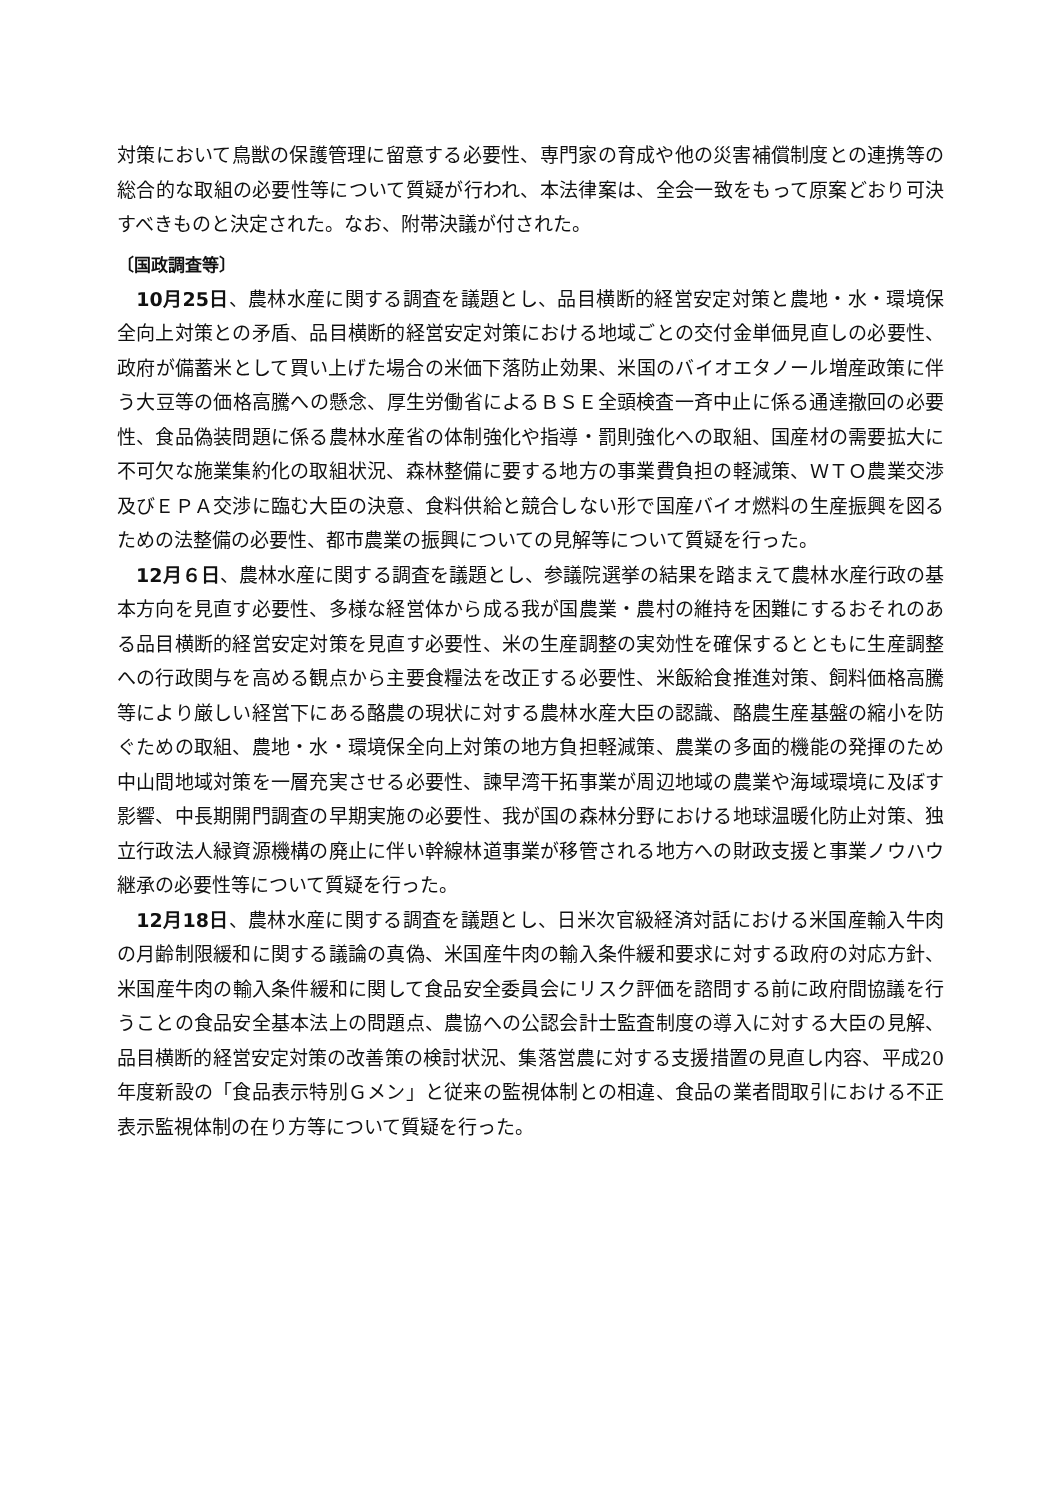対策において鳥獣の保護管理に留意する必要性、専門家の育成や他の災害補償制度との連携等の総合的な取組の必要性等について質疑が行われ、本法律案は、全会一致をもって原案どおり可決すべきものと決定された。なお、附帯決議が付された。
〔国政調査等〕
　10月25日、農林水産に関する調査を議題とし、品目横断的経営安定対策と農地・水・環境保全向上対策との矛盾、品目横断的経営安定対策における地域ごとの交付金単価見直しの必要性、政府が備蓄米として買い上げた場合の米価下落防止効果、米国のバイオエタノール増産政策に伴う大豆等の価格高騰への懸念、厚生労働省によるＢＳＥ全頭検査一斉中止に係る通達撤回の必要性、食品偽装問題に係る農林水産省の体制強化や指導・罰則強化への取組、国産材の需要拡大に不可欠な施業集約化の取組状況、森林整備に要する地方の事業費負担の軽減策、ＷＴＯ農業交渉及びＥＰＡ交渉に臨む大臣の決意、食料供給と競合しない形で国産バイオ燃料の生産振興を図るための法整備の必要性、都市農業の振興についての見解等について質疑を行った。
　12月６日、農林水産に関する調査を議題とし、参議院選挙の結果を踏まえて農林水産行政の基本方向を見直す必要性、多様な経営体から成る我が国農業・農村の維持を困難にするおそれのある品目横断的経営安定対策を見直す必要性、米の生産調整の実効性を確保するとともに生産調整への行政関与を高める観点から主要食糧法を改正する必要性、米飯給食推進対策、飼料価格高騰等により厳しい経営下にある酪農の現状に対する農林水産大臣の認識、酪農生産基盤の縮小を防ぐための取組、農地・水・環境保全向上対策の地方負担軽減策、農業の多面的機能の発揮のため中山間地域対策を一層充実させる必要性、諫早湾干拓事業が周辺地域の農業や海域環境に及ぼす影響、中長期開門調査の早期実施の必要性、我が国の森林分野における地球温暖化防止対策、独立行政法人緑資源機構の廃止に伴い幹線林道事業が移管される地方への財政支援と事業ノウハウ継承の必要性等について質疑を行った。
　12月18日、農林水産に関する調査を議題とし、日米次官級経済対話における米国産輸入牛肉の月齢制限緩和に関する議論の真偽、米国産牛肉の輸入条件緩和要求に対する政府の対応方針、米国産牛肉の輸入条件緩和に関して食品安全委員会にリスク評価を諮問する前に政府間協議を行うことの食品安全基本法上の問題点、農協への公認会計士監査制度の導入に対する大臣の見解、品目横断的経営安定対策の改善策の検討状況、集落営農に対する支援措置の見直し内容、平成20年度新設の「食品表示特別Ｇメン」と従来の監視体制との相違、食品の業者間取引における不正表示監視体制の在り方等について質疑を行った。